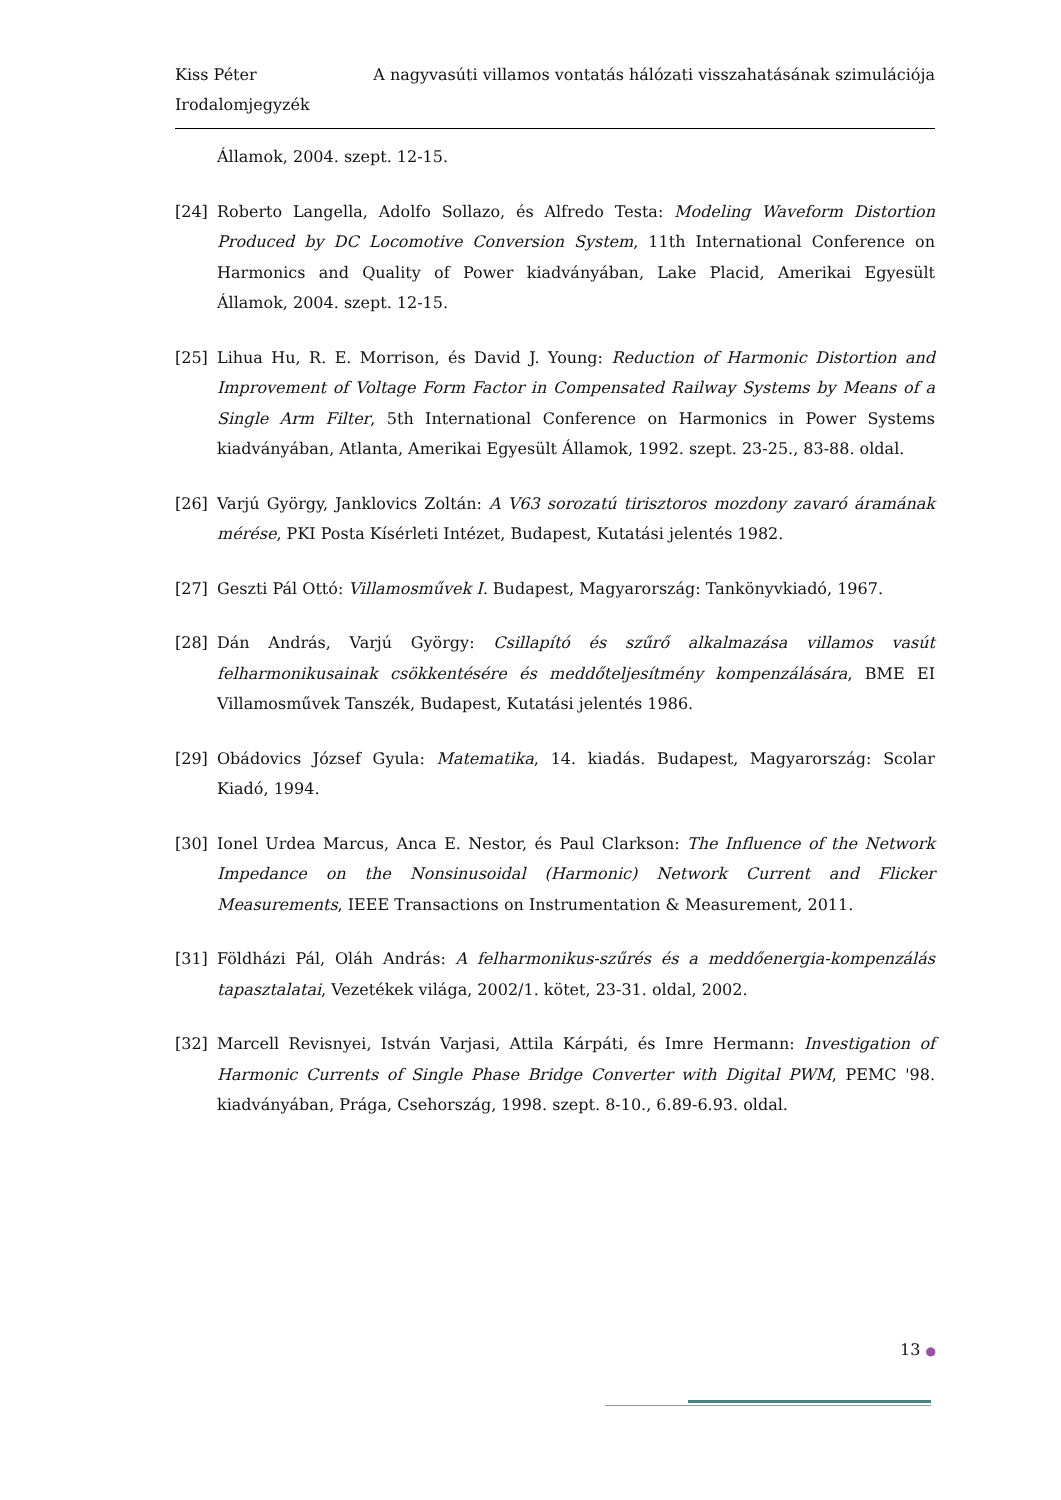Kiss Péter A nagyvasúti villamos vontatás hálózati visszahatásának szimulációja
Irodalomjegyzék
Államok, 2004. szept. 12-15.
[24] Roberto Langella, Adolfo Sollazo, és Alfredo Testa: Modeling Waveform Distortion Produced by DC Locomotive Conversion System, 11th International Conference on Harmonics and Quality of Power kiadványában, Lake Placid, Amerikai Egyesült Államok, 2004. szept. 12-15.
[25] Lihua Hu, R. E. Morrison, és David J. Young: Reduction of Harmonic Distortion and Improvement of Voltage Form Factor in Compensated Railway Systems by Means of a Single Arm Filter, 5th International Conference on Harmonics in Power Systems kiadványában, Atlanta, Amerikai Egyesült Államok, 1992. szept. 23-25., 83-88. oldal.
[26] Varjú György, Janklovics Zoltán: A V63 sorozatú tirisztoros mozdony zavaró áramának mérése, PKI Posta Kísérleti Intézet, Budapest, Kutatási jelentés 1982.
[27] Geszti Pál Ottó: Villamosművek I. Budapest, Magyarország: Tankönyvkiadó, 1967.
[28] Dán András, Varjú György: Csillapító és szűrő alkalmazása villamos vasút felharmonikusainak csökkentésére és meddőteljesítmény kompenzálására, BME EI Villamosművek Tanszék, Budapest, Kutatási jelentés 1986.
[29] Obádovics József Gyula: Matematika, 14. kiadás. Budapest, Magyarország: Scolar Kiadó, 1994.
[30] Ionel Urdea Marcus, Anca E. Nestor, és Paul Clarkson: The Influence of the Network Impedance on the Nonsinusoidal (Harmonic) Network Current and Flicker Measurements, IEEE Transactions on Instrumentation & Measurement, 2011.
[31] Földházi Pál, Oláh András: A felharmonikus-szűrés és a meddőenergia-kompenzálás tapasztalatai, Vezetékek világa, 2002/1. kötet, 23-31. oldal, 2002.
[32] Marcell Revisnyei, István Varjasi, Attila Kárpáti, és Imre Hermann: Investigation of Harmonic Currents of Single Phase Bridge Converter with Digital PWM, PEMC '98. kiadványában, Prága, Csehország, 1998. szept. 8-10., 6.89-6.93. oldal.
13 ●